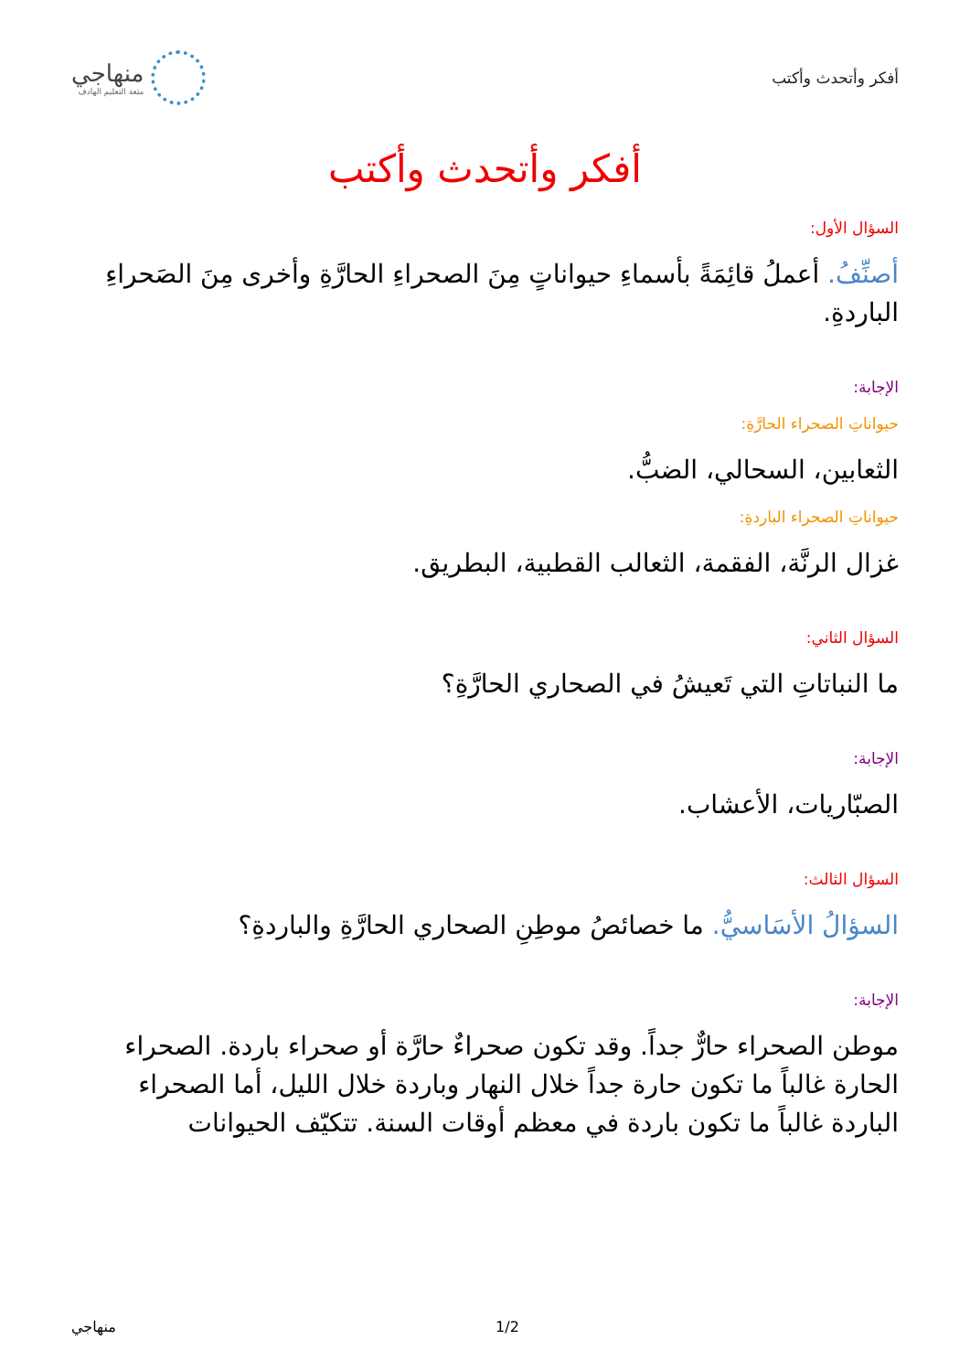أفكر وأتحدث وأكتب
منهاجي
متعة التعليم الهادف
أفكر وأتحدث وأكتب
السؤال الأول:
أصنِّفُ. أعملُ قائِمَةً بأسماءِ حيواناتٍ مِنَ الصحراءِ الحارَّةِ وأخرى مِنَ الصَحراءِ الباردةِ.
الإجابة:
حيواناتِ الصحراء الحارَّةِ:
الثعابين، السحالي، الضبُّ.
حيواناتِ الصحراء الباردةِ:
غزال الرنَّة، الفقمة، الثعالب القطبية، البطريق.
السؤال الثاني:
ما النباتاتِ التي تَعيشُ في الصحاري الحارَّةِ؟
الإجابة:
الصبّاريات، الأعشاب.
السؤال الثالث:
السؤالُ الأسَاسيُّ. ما خصائصُ موطِنِ الصحاري الحارَّةِ والباردةِ؟
الإجابة:
موطن الصحراء حارٌّ جداً. وقد تكون صحراءٌ حارَّة أو صحراء باردة. الصحراء الحارة غالباً ما تكون حارة جداً خلال النهار وباردة خلال الليل، أما الصحراء الباردة غالباً ما تكون باردة في معظم أوقات السنة. تتكيّف الحيوانات
منهاجي 1/2